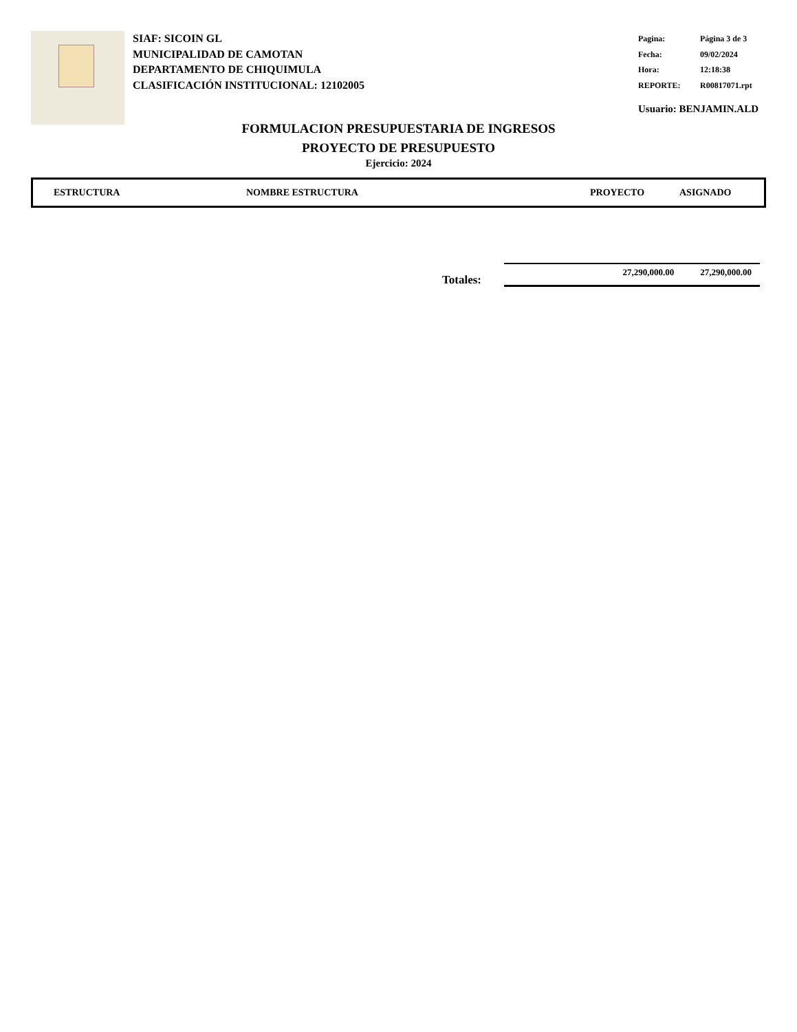SIAF: SICOIN GL
MUNICIPALIDAD DE CAMOTAN
DEPARTAMENTO DE CHIQUIMULA
CLASIFICACIÓN INSTITUCIONAL: 12102005
| Pagina: | Página 3 de 3 |
| Fecha: | 09/02/2024 |
| Hora: | 12:18:38 |
| REPORTE: | R00817071.rpt |
Usuario: BENJAMIN.ALD
FORMULACION PRESUPUESTARIA DE INGRESOS
PROYECTO DE PRESUPUESTO
Ejercicio: 2024
| ESTRUCTURA | NOMBRE ESTRUCTURA | PROYECTO | ASIGNADO |
| --- | --- | --- | --- |
Totales:
27,290,000.00 27,290,000.00